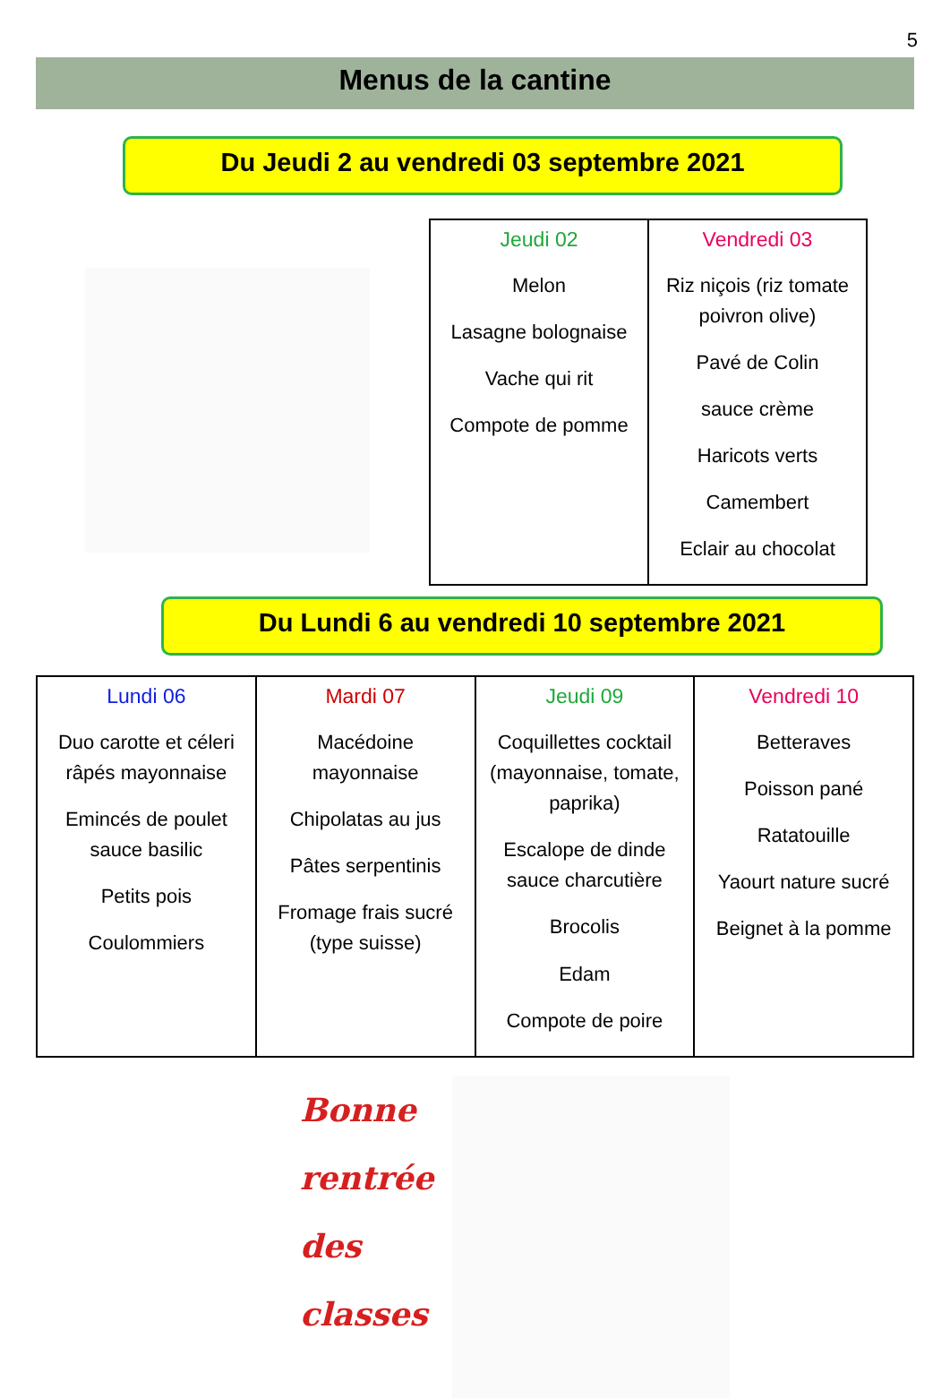5
Menus de la cantine
Du Jeudi 2 au vendredi 03 septembre 2021
| Jeudi 02 Melon Lasagne bolognaise Vache qui rit Compote de pomme | Vendredi 03 Riz niçois (riz tomate poivron olive) Pavé de Colin sauce crème Haricots verts Camembert Eclair au chocolat |
Du Lundi 6 au vendredi 10 septembre 2021
| Lundi 06 Duo carotte et céleri râpés mayonnaise Emincés de poulet sauce basilic Petits pois Coulommiers | Mardi 07 Macédoine mayonnaise Chipolatas au jus Pâtes serpentinis Fromage frais sucré (type suisse) | Jeudi 09 Coquillettes cocktail (mayonnaise, tomate, paprika) Escalope de dinde sauce charcutière Brocolis Edam Compote de poire | Vendredi 10 Betteraves Poisson pané Ratatouille Yaourt nature sucré Beignet à la pomme |
Bonne
rentrée
des classes